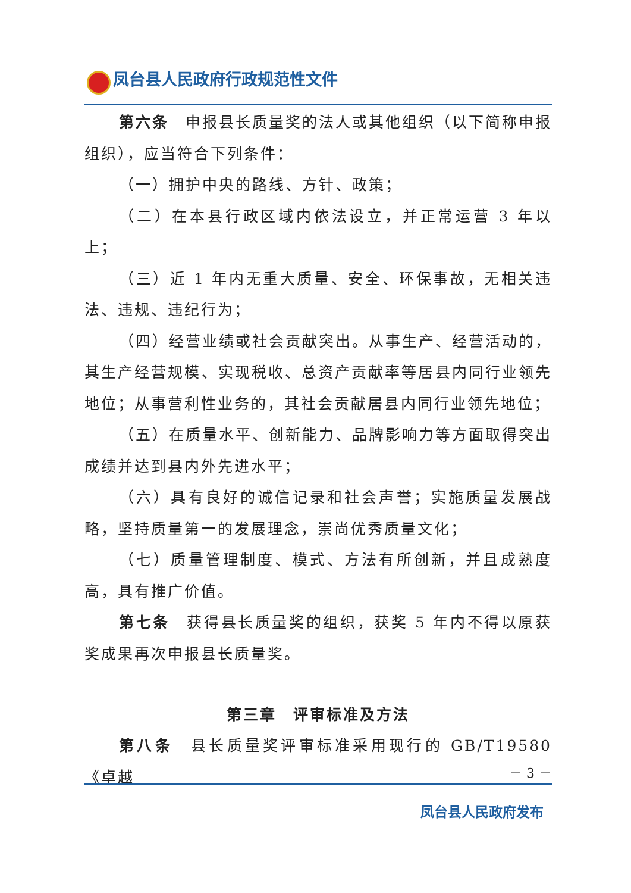凤台县人民政府行政规范性文件
第六条　申报县长质量奖的法人或其他组织（以下简称申报组织），应当符合下列条件：
（一）拥护中央的路线、方针、政策；
（二）在本县行政区域内依法设立，并正常运营 3 年以上；
（三）近 1 年内无重大质量、安全、环保事故，无相关违法、违规、违纪行为；
（四）经营业绩或社会贡献突出。从事生产、经营活动的，其生产经营规模、实现税收、总资产贡献率等居县内同行业领先地位；从事营利性业务的，其社会贡献居县内同行业领先地位；
（五）在质量水平、创新能力、品牌影响力等方面取得突出成绩并达到县内外先进水平；
（六）具有良好的诚信记录和社会声誉；实施质量发展战略，坚持质量第一的发展理念，崇尚优秀质量文化；
（七）质量管理制度、模式、方法有所创新，并且成熟度高，具有推广价值。
第七条　获得县长质量奖的组织，获奖 5 年内不得以原获奖成果再次申报县长质量奖。
第三章　评审标准及方法
第八条　县长质量奖评审标准采用现行的 GB/T19580《卓越
－ 3 －
凤台县人民政府发布